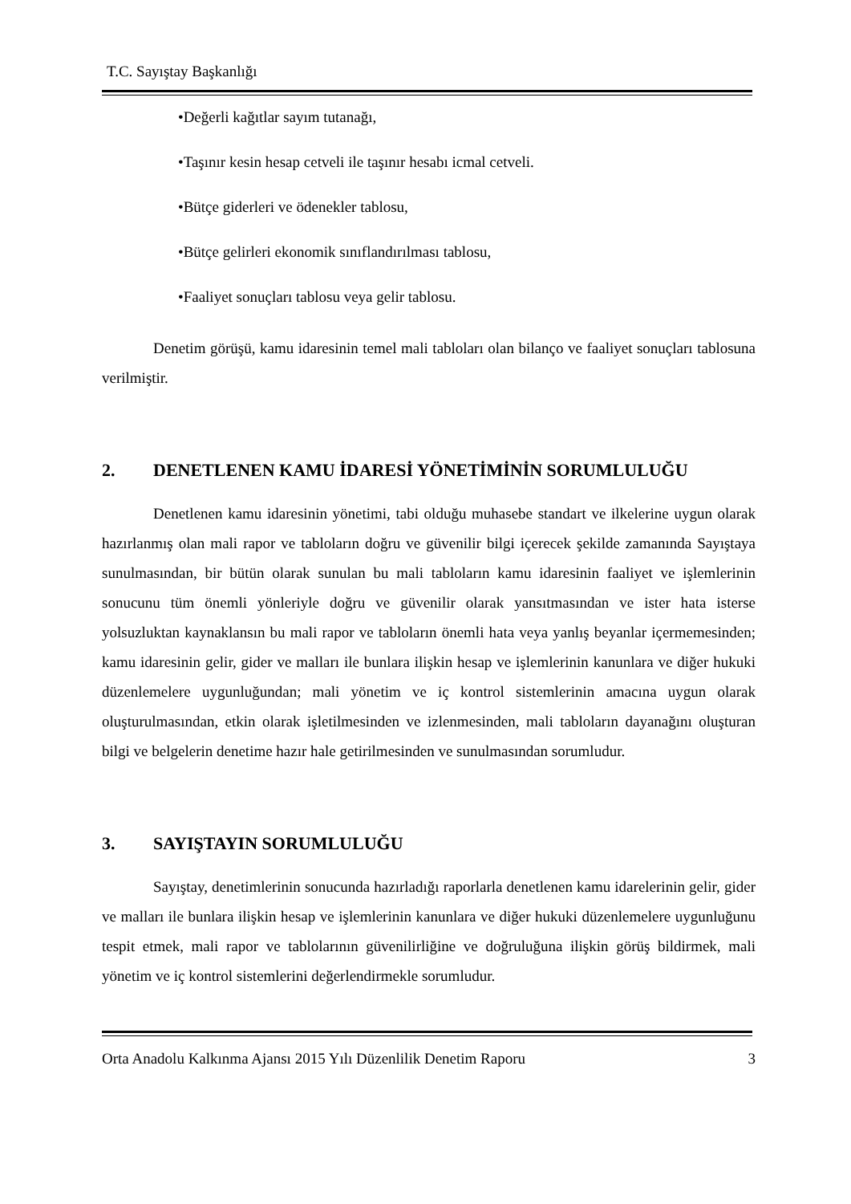T.C. Sayıştay Başkanlığı
•Değerli kağıtlar sayım tutanağı,
•Taşınır kesin hesap cetveli ile taşınır hesabı icmal cetveli.
•Bütçe giderleri ve ödenekler tablosu,
•Bütçe gelirleri ekonomik sınıflandırılması tablosu,
•Faaliyet sonuçları tablosu veya gelir tablosu.
Denetim görüşü, kamu idaresinin temel mali tabloları olan bilanço ve faaliyet sonuçları tablosuna verilmiştir.
2. DENETLENEN KAMU İDARESİ YÖNETİMİNİN SORUMLULUĞU
Denetlenen kamu idaresinin yönetimi, tabi olduğu muhasebe standart ve ilkelerine uygun olarak hazırlanmış olan mali rapor ve tabloların doğru ve güvenilir bilgi içerecek şekilde zamanında Sayıştaya sunulmasından, bir bütün olarak sunulan bu mali tabloların kamu idaresinin faaliyet ve işlemlerinin sonucunu tüm önemli yönleriyle doğru ve güvenilir olarak yansıtmasından ve ister hata isterse yolsuzluktan kaynaklansın bu mali rapor ve tabloların önemli hata veya yanlış beyanlar içermemesinden; kamu idaresinin gelir, gider ve malları ile bunlara ilişkin hesap ve işlemlerinin kanunlara ve diğer hukuki düzenlemelere uygunluğundan; mali yönetim ve iç kontrol sistemlerinin amacına uygun olarak oluşturulmasından, etkin olarak işletilmesinden ve izlenmesinden, mali tabloların dayanağını oluşturan bilgi ve belgelerin denetime hazır hale getirilmesinden ve sunulmasından sorumludur.
3. SAYIŞTAYIN SORUMLULUĞU
Sayıştay, denetimlerinin sonucunda hazırladığı raporlarla denetlenen kamu idarelerinin gelir, gider ve malları ile bunlara ilişkin hesap ve işlemlerinin kanunlara ve diğer hukuki düzenlemelere uygunluğunu tespit etmek, mali rapor ve tablolarının güvenilirliğine ve doğruluğuna ilişkin görüş bildirmek, mali yönetim ve iç kontrol sistemlerini değerlendirmekle sorumludur.
Orta Anadolu Kalkınma Ajansı 2015 Yılı Düzenlilik Denetim Raporu 3